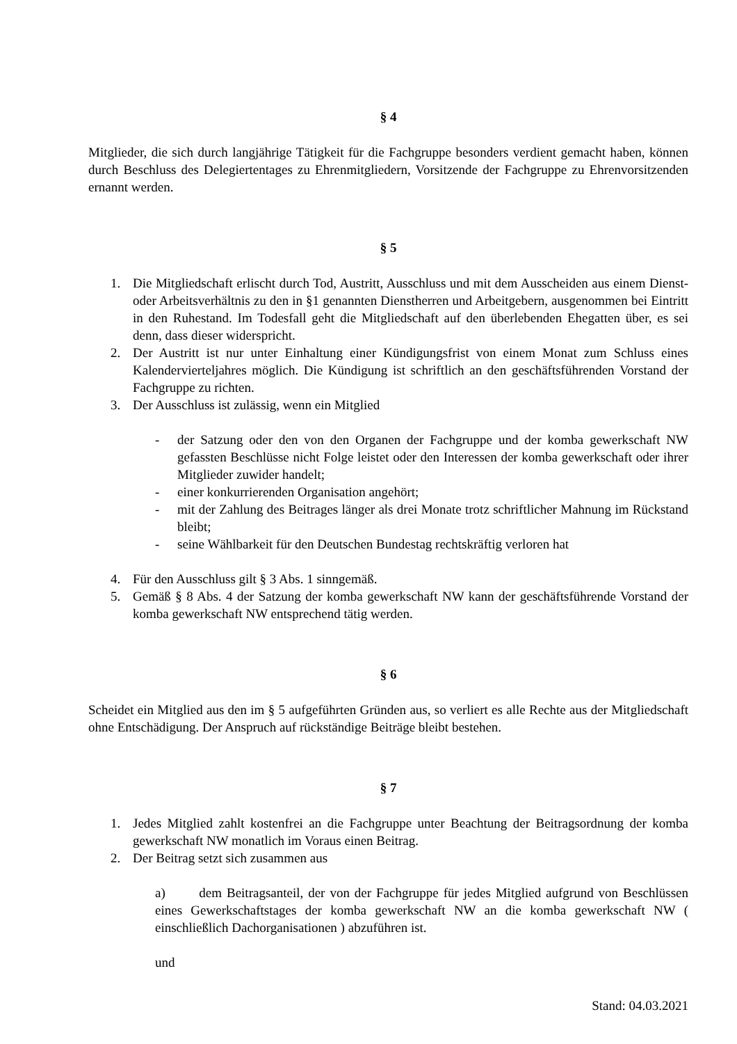§ 4
Mitglieder, die sich durch langjährige Tätigkeit für die Fachgruppe besonders verdient gemacht haben, können durch Beschluss des Delegiertentages zu Ehrenmitgliedern, Vorsitzende der Fachgruppe zu Ehrenvorsitzenden ernannt werden.
§ 5
1. Die Mitgliedschaft erlischt durch Tod, Austritt, Ausschluss und mit dem Ausscheiden aus einem Dienst- oder Arbeitsverhältnis zu den in §1 genannten Dienstherren und Arbeitgebern, ausgenommen bei Eintritt in den Ruhestand. Im Todesfall geht die Mitgliedschaft auf den überlebenden Ehegatten über, es sei denn, dass dieser widerspricht.
2. Der Austritt ist nur unter Einhaltung einer Kündigungsfrist von einem Monat zum Schluss eines Kalendervierteljahres möglich. Die Kündigung ist schriftlich an den geschäftsführenden Vorstand der Fachgruppe zu richten.
3. Der Ausschluss ist zulässig, wenn ein Mitglied
- der Satzung oder den von den Organen der Fachgruppe und der komba gewerkschaft NW gefassten Beschlüsse nicht Folge leistet oder den Interessen der komba gewerkschaft oder ihrer Mitglieder zuwider handelt;
- einer konkurrierenden Organisation angehört;
- mit der Zahlung des Beitrages länger als drei Monate trotz schriftlicher Mahnung im Rückstand bleibt;
- seine Wählbarkeit für den Deutschen Bundestag rechtskräftig verloren hat
4. Für den Ausschluss gilt § 3 Abs. 1 sinngemäß.
5. Gemäß § 8 Abs. 4 der Satzung der komba gewerkschaft NW kann der geschäftsführende Vorstand der komba gewerkschaft NW entsprechend tätig werden.
§ 6
Scheidet ein Mitglied aus den im § 5 aufgeführten Gründen aus, so verliert es alle Rechte aus der Mitgliedschaft ohne Entschädigung. Der Anspruch auf rückständige Beiträge bleibt bestehen.
§ 7
1. Jedes Mitglied zahlt kostenfrei an die Fachgruppe unter Beachtung der Beitragsordnung der komba gewerkschaft NW monatlich im Voraus einen Beitrag.
2. Der Beitrag setzt sich zusammen aus
a) dem Beitragsanteil, der von der Fachgruppe für jedes Mitglied aufgrund von Beschlüssen eines Gewerkschaftstages der komba gewerkschaft NW an die komba gewerkschaft NW ( einschließlich Dachorganisationen ) abzuführen ist.
und
Stand: 04.03.2021